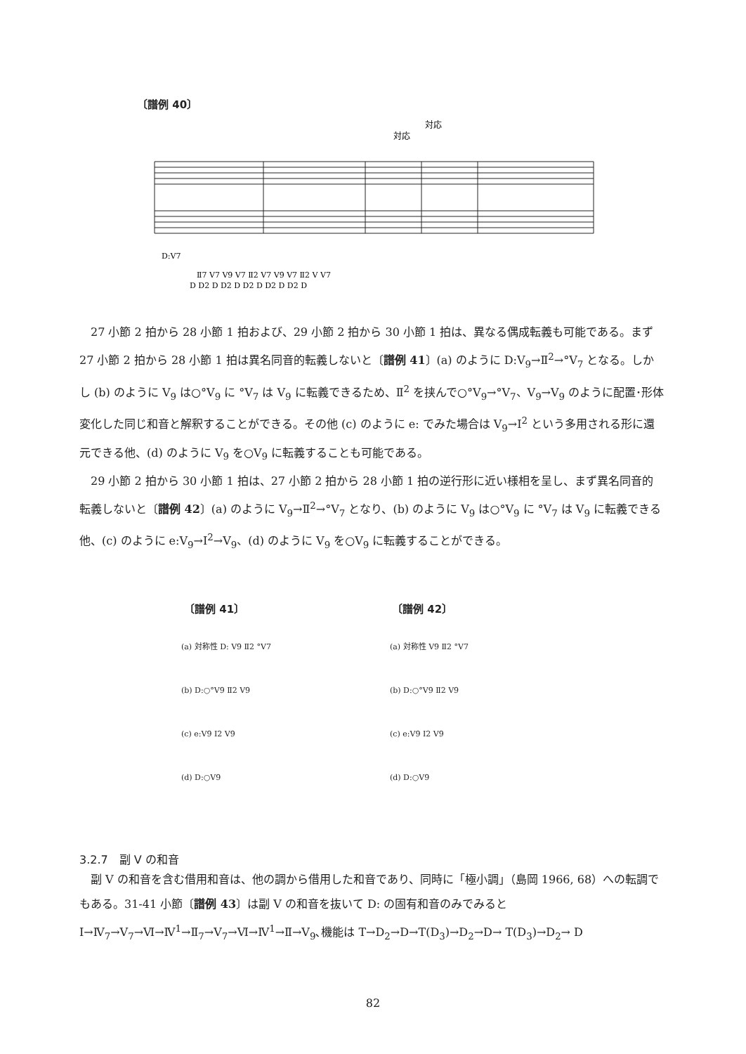〔譜例 40〕
対応
対応
D:Ⅴ7
Ⅱ7 Ⅴ7 Ⅴ9 Ⅴ7 Ⅱ2 Ⅴ7 Ⅴ9 Ⅴ7 Ⅱ2 Ⅴ Ⅴ7
D D2 D D2 D D2 D D2 D D2 D
27 小節 2 拍から 28 小節 1 拍および、29 小節 2 拍から 30 小節 1 拍は、異なる偶成転義も可能である。まず 27 小節 2 拍から 28 小節 1 拍は異名同音的転義しないと〔譜例 41〕(a) のように D:Ⅴ<sub>9</sub>→Ⅱ<sup>2</sup>→°Ⅴ<sub>7</sub> となる。しかし (b) のように Ⅴ<sub>9</sub> は○°Ⅴ<sub>9</sub> に °Ⅴ<sub>7</sub> は Ⅴ<sub>9</sub> に転義できるため、Ⅱ<sup>2</sup> を挟んで○°Ⅴ<sub>9</sub>→°Ⅴ<sub>7</sub>、Ⅴ<sub>9</sub>→Ⅴ<sub>9</sub> のように配置･形体変化した同じ和音と解釈することができる。その他 (c) のように e: でみた場合は Ⅴ<sub>9</sub>→I<sup>2</sup> という多用される形に還元できる他、(d) のように Ⅴ<sub>9</sub> を○Ⅴ<sub>9</sub> に転義することも可能である。
29 小節 2 拍から 30 小節 1 拍は、27 小節 2 拍から 28 小節 1 拍の逆行形に近い様相を呈し、まず異名同音的転義しないと〔譜例 42〕(a) のように Ⅴ<sub>9</sub>→Ⅱ<sup>2</sup>→°Ⅴ<sub>7</sub> となり、(b) のように Ⅴ<sub>9</sub> は○°Ⅴ<sub>9</sub> に °Ⅴ<sub>7</sub> は Ⅴ<sub>9</sub> に転義できる他、(c) のように e:Ⅴ<sub>9</sub>→I<sup>2</sup>→Ⅴ<sub>9</sub>、(d) のように Ⅴ<sub>9</sub> を○Ⅴ<sub>9</sub> に転義することができる。
〔譜例 41〕 〔譜例 42〕
(a) 対称性 D: Ⅴ9 Ⅱ2 °Ⅴ7
(b) D:○°Ⅴ9 Ⅱ2 Ⅴ9
(c) e:Ⅴ9 I2 Ⅴ9
(d) D:○Ⅴ9
(a) 対称性 Ⅴ9 Ⅱ2 °Ⅴ7
(b) D:○°Ⅴ9 Ⅱ2 Ⅴ9
(c) e:Ⅴ9 I2 Ⅴ9
(d) D:○Ⅴ9
3.2.7　副 Ⅴ の和音
副 Ⅴ の和音を含む借用和音は、他の調から借用した和音であり、同時に「極小調」（島岡 1966, 68）への転調でもある。31-41 小節〔譜例 43〕は副 Ⅴ の和音を抜いて D: の固有和音のみでみると I→Ⅳ<sub>7</sub>→Ⅴ<sub>7</sub>→Ⅵ→Ⅳ<sup>1</sup>→Ⅱ<sub>7</sub>→Ⅴ<sub>7</sub>→Ⅵ→Ⅳ<sup>1</sup>→Ⅱ→Ⅴ<sub>9</sub>､機能は T→D<sub>2</sub>→D→T(D<sub>3</sub>)→D<sub>2</sub>→D→ T(D<sub>3</sub>)→D<sub>2</sub>→ D
82